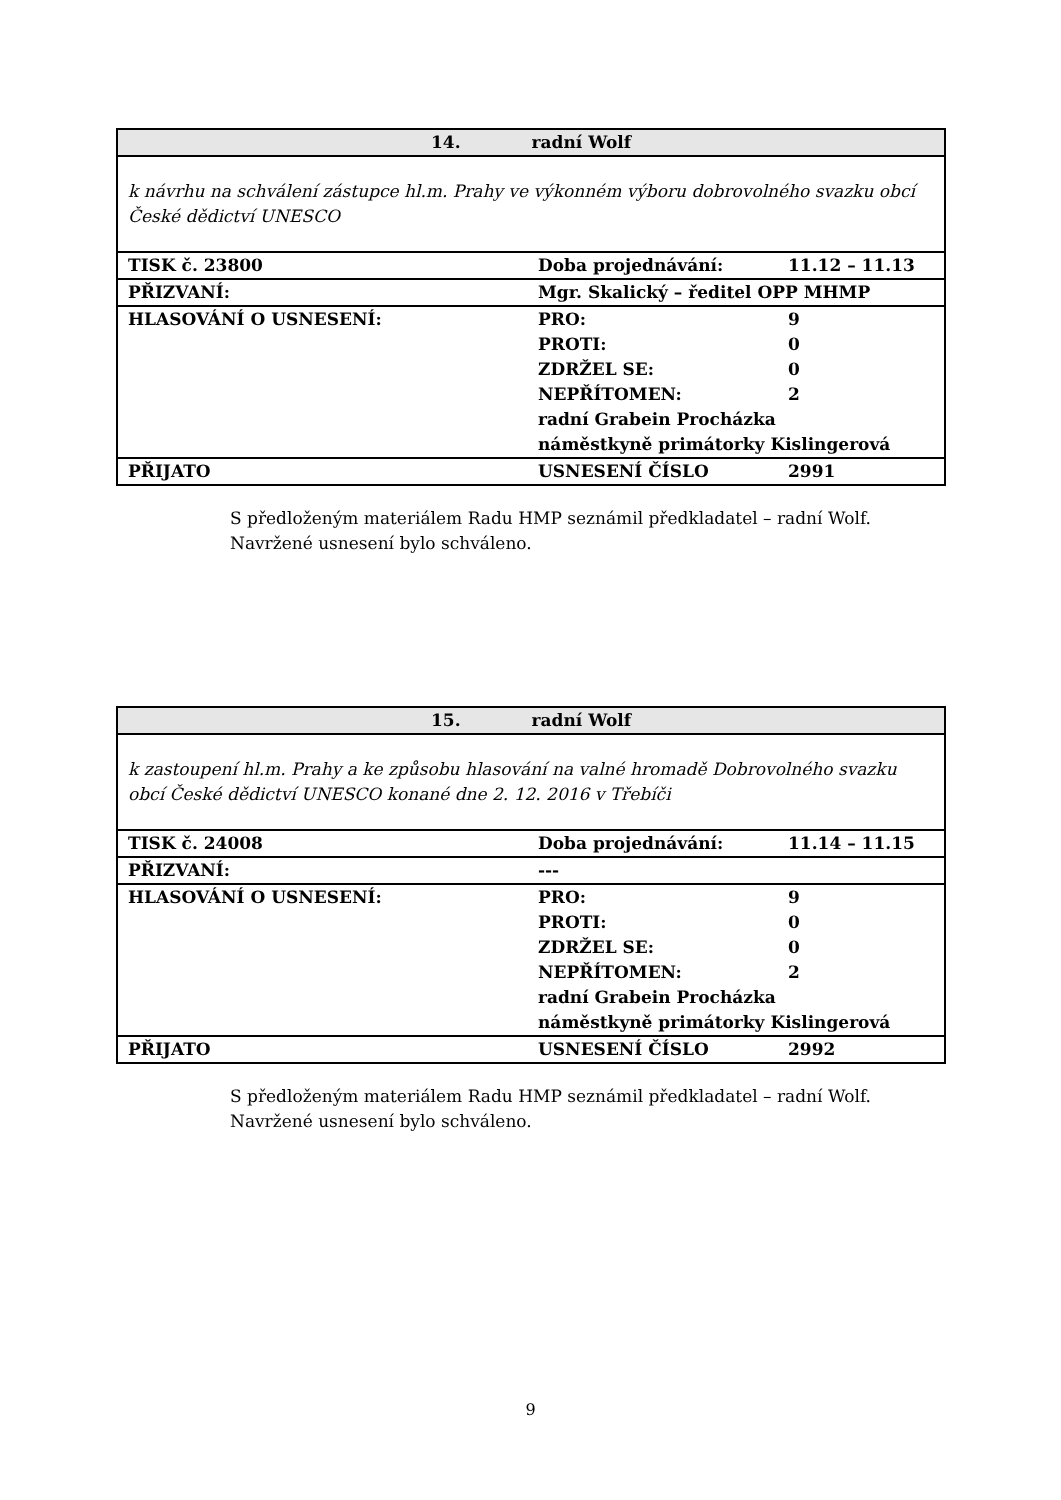| 14. radní Wolf | | |
| k návrhu na schválení zástupce hl.m. Prahy ve výkonném výboru dobrovolného svazku obcí České dědictví UNESCO | | |
| TISK č. 23800 | Doba projednávání: | 11.12 – 11.13 |
| PŘIZVANÍ: | Mgr. Skalický – ředitel OPP MHMP | |
| HLASOVÁNÍ O USNESENÍ: | PRO: PROTI: ZDRŽEL SE: NEPŘÍTOMEN: | 9 0 0 2 |
| | radní Grabein Procházka náměstkyně primátorky Kislingerová | |
| PŘIJATO | USNESENÍ ČÍSLO | 2991 |
S předloženým materiálem Radu HMP seznámil předkladatel – radní Wolf.
Navržené usnesení bylo schváleno.
| 15. radní Wolf | | |
| k zastoupení hl.m. Prahy a ke způsobu hlasování na valné hromadě Dobrovolného svazku obcí České dědictví UNESCO konané dne 2. 12. 2016 v Třebíči | | |
| TISK č. 24008 | Doba projednávání: | 11.14 – 11.15 |
| PŘIZVANÍ: | --- | |
| HLASOVÁNÍ O USNESENÍ: | PRO: PROTI: ZDRŽEL SE: NEPŘÍTOMEN: | 9 0 0 2 |
| | radní Grabein Procházka náměstkyně primátorky Kislingerová | |
| PŘIJATO | USNESENÍ ČÍSLO | 2992 |
S předloženým materiálem Radu HMP seznámil předkladatel – radní Wolf.
Navržené usnesení bylo schváleno.
9